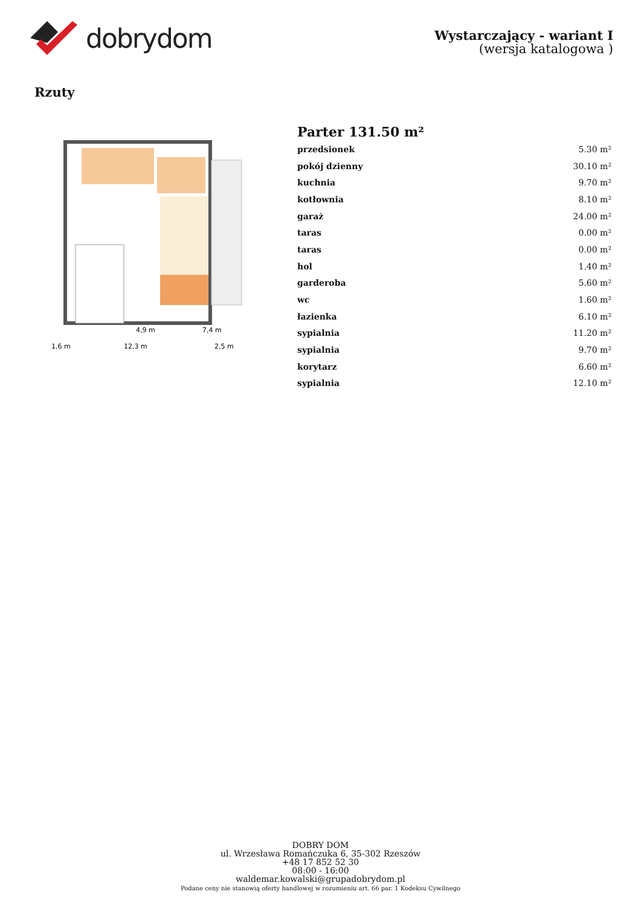dobrydom
Wystarczający - wariant I
(wersja katalogowa )
Rzuty
4,9 m
7,4 m
1,6 m
12,3 m
2,5 m
Parter 131.50 m²
| przedsionek | 5.30 m² |
| pokój dzienny | 30.10 m² |
| kuchnia | 9.70 m² |
| kotłownia | 8.10 m² |
| garaż | 24.00 m² |
| taras | 0.00 m² |
| taras | 0.00 m² |
| hol | 1.40 m² |
| garderoba | 5.60 m² |
| wc | 1.60 m² |
| łazienka | 6.10 m² |
| sypialnia | 11.20 m² |
| sypialnia | 9.70 m² |
| korytarz | 6.60 m² |
| sypialnia | 12.10 m² |
DOBRY DOM
ul. Wrzesława Romańczuka 6, 35-302 Rzeszów
+48 17 852 52 30
08:00 - 16:00
waldemar.kowalski@grupadobrydom.pl
Podane ceny nie stanowią oferty handlowej w rozumieniu art. 66 par. 1 Kodeksu Cywilnego